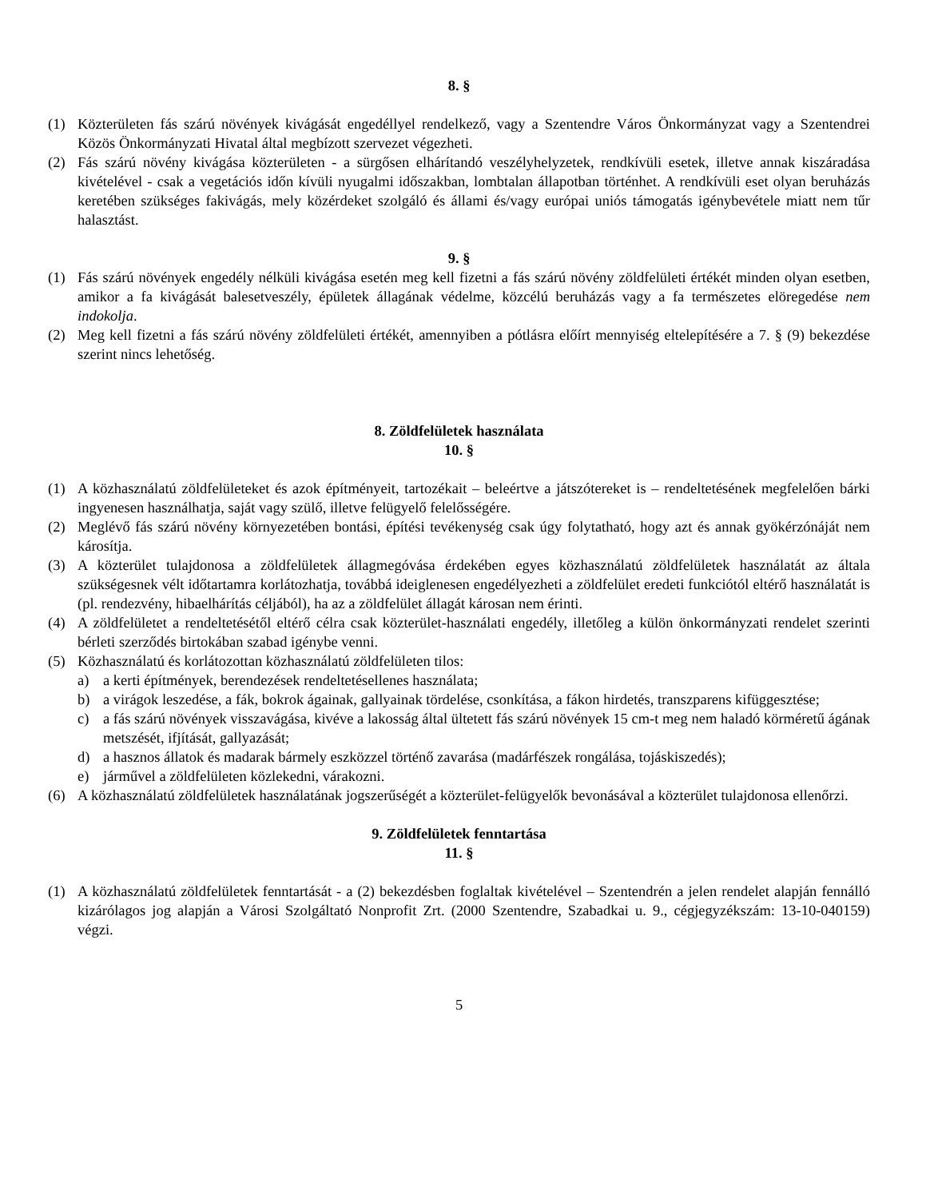8. §
(1) Közterületen fás szárú növények kivágását engedéllyel rendelkező, vagy a Szentendre Város Önkormányzat vagy a Szentendrei Közös Önkormányzati Hivatal által megbízott szervezet végezheti.
(2) Fás szárú növény kivágása közterületen - a sürgősen elhárítandó veszélyhelyzetek, rendkívüli esetek, illetve annak kiszáradása kivételével - csak a vegetációs időn kívüli nyugalmi időszakban, lombtalan állapotban történhet. A rendkívüli eset olyan beruházás keretében szükséges fakivágás, mely közérdeket szolgáló és állami és/vagy európai uniós támogatás igénybevétele miatt nem tűr halasztást.
9. §
(1) Fás szárú növények engedély nélküli kivágása esetén meg kell fizetni a fás szárú növény zöldfelületi értékét minden olyan esetben, amikor a fa kivágását balesetveszély, épületek állagának védelme, közcélú beruházás vagy a fa természetes elöregedése nem indokolja.
(2) Meg kell fizetni a fás szárú növény zöldfelületi értékét, amennyiben a pótlásra előírt mennyiség eltelepítésére a 7. § (9) bekezdése szerint nincs lehetőség.
8. Zöldfelületek használata
10. §
(1) A közhasználatú zöldfelületeket és azok építményeit, tartozékait – beleértve a játszótereket is – rendeltetésének megfelelően bárki ingyenesen használhatja, saját vagy szülő, illetve felügyelő felelősségére.
(2) Meglévő fás szárú növény környezetében bontási, építési tevékenység csak úgy folytatható, hogy azt és annak gyökérzónáját nem károsítja.
(3) A közterület tulajdonosa a zöldfelületek állagmegóvása érdekében egyes közhasználatú zöldfelületek használatát az általa szükségesnek vélt időtartamra korlátozhatja, továbbá ideiglenesen engedélyezheti a zöldfelület eredeti funkciótól eltérő használatát is (pl. rendezvény, hibaelhárítás céljából), ha az a zöldfelület állagát károsan nem érinti.
(4) A zöldfelületet a rendeltetésétől eltérő célra csak közterület-használati engedély, illetőleg a külön önkormányzati rendelet szerinti bérleti szerződés birtokában szabad igénybe venni.
(5) Közhasználatú és korlátozottan közhasználatú zöldfelületen tilos:
a) a kerti építmények, berendezések rendeltetésellenes használata;
b) a virágok leszedése, a fák, bokrok ágainak, gallyainak tördelése, csonkítása, a fákon hirdetés, transzparens kifüggesztése;
c) a fás szárú növények visszavágása, kivéve a lakosság által ültetett fás szárú növények 15 cm-t meg nem haladó körméretű ágának metszését, ifjítását, gallyazását;
d) a hasznos állatok és madarak bármely eszközzel történő zavarása (madárfészek rongálása, tojáskiszedés);
e) járművel a zöldfelületen közlekedni, várakozni.
(6) A közhasználatú zöldfelületek használatának jogszerűségét a közterület-felügyelők bevonásával a közterület tulajdonosa ellenőrzi.
9. Zöldfelületek fenntartása
11. §
(1) A közhasználatú zöldfelületek fenntartását - a (2) bekezdésben foglaltak kivételével – Szentendrén a jelen rendelet alapján fennálló kizárólagos jog alapján a Városi Szolgáltató Nonprofit Zrt. (2000 Szentendre, Szabadkai u. 9., cégjegyzékszám: 13-10-040159) végzi.
5